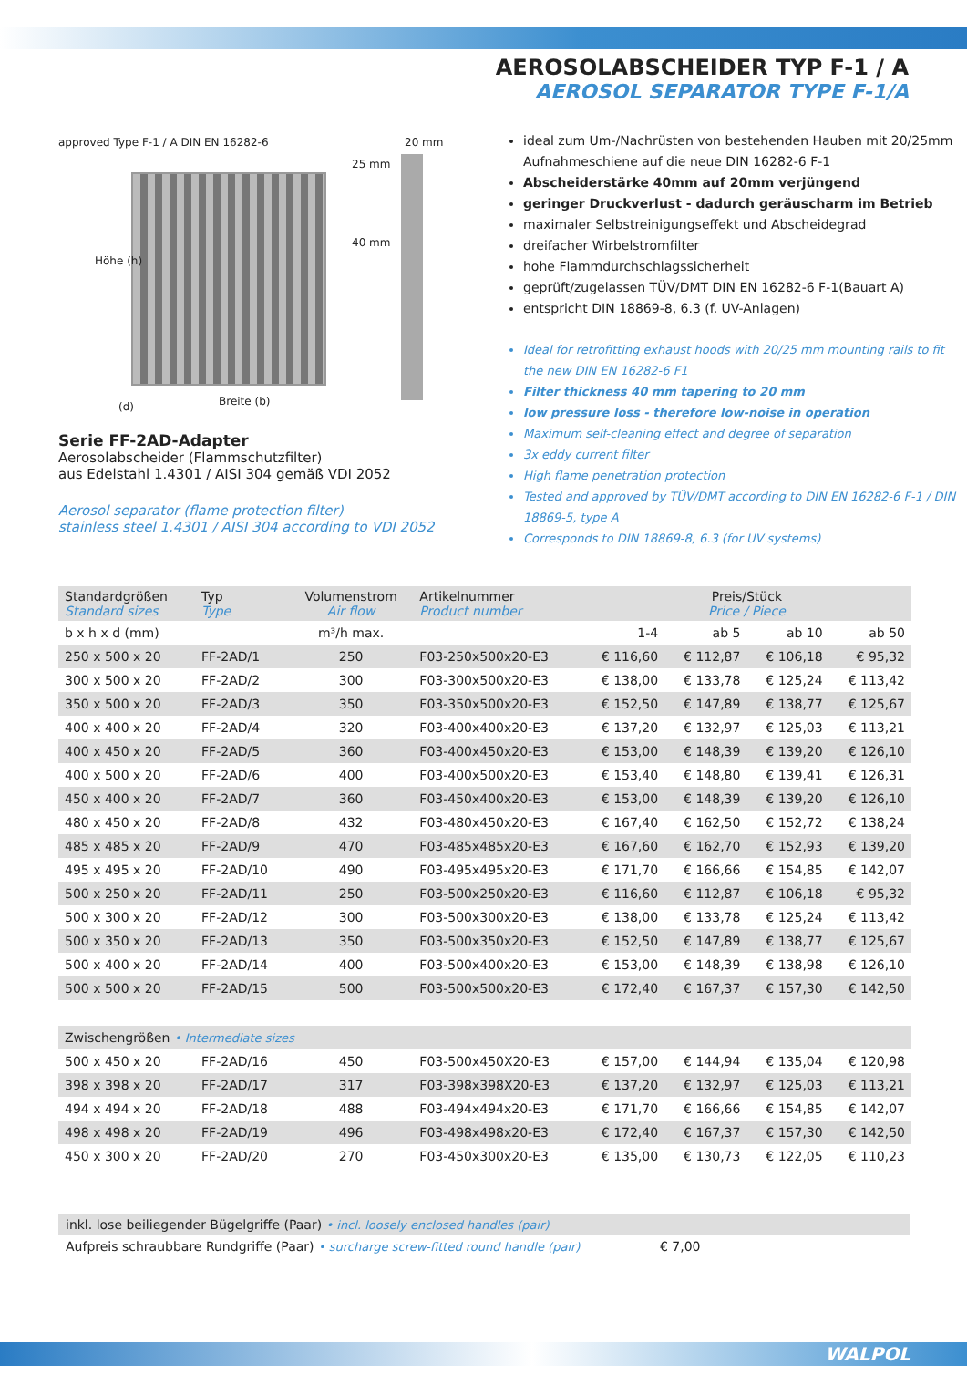AEROSOLABSCHEIDER TYP F-1 / A
AEROSOL SEPARATOR TYPE F-1/A
approved Type F-1 / A DIN EN 16282-6 20 mm
25 mm
40 mm
Höhe (h)
(d) Breite (b)
Serie FF-2AD-Adapter
Aerosolabscheider (Flammschutzfilter)
aus Edelstahl 1.4301 / AISI 304 gemäß VDI 2052
Aerosol separator (flame protection filter)
stainless steel 1.4301 / AISI 304 according to VDI 2052
ideal zum Um-/Nachrüsten von bestehenden Hauben mit 20/25mm Aufnahmeschiene auf die neue DIN 16282-6 F-1
Abscheiderstärke 40mm auf 20mm verjüngend
geringer Druckverlust - dadurch geräuscharm im Betrieb
maximaler Selbstreinigungseffekt und Abscheidegrad
dreifacher Wirbelstromfilter
hohe Flammdurchschlagssicherheit
geprüft/zugelassen TÜV/DMT DIN EN 16282-6 F-1(Bauart A)
entspricht DIN 18869-8, 6.3 (f. UV-Anlagen)
Ideal for retrofitting exhaust hoods with 20/25 mm mounting rails to fit the new DIN EN 16282-6 F1
Filter thickness 40 mm tapering to 20 mm
low pressure loss - therefore low-noise in operation
Maximum self-cleaning effect and degree of separation
3x eddy current filter
High flame penetration protection
Tested and approved by TÜV/DMT according to DIN EN 16282-6 F-1 / DIN 18869-5, type A
Corresponds to DIN 18869-8, 6.3 (for UV systems)
| Standardgrößen Standard sizes | Typ Type | Volumenstrom Air flow | Artikelnummer Product number | Preis/Stück Price / Piece | | | |
| --- | --- | --- | --- | --- | --- | --- | --- |
| b x h x d (mm) | | m³/h max. | | 1-4 | ab 5 | ab 10 | ab 50 |
| 250 x 500 x 20 | FF-2AD/1 | 250 | F03-250x500x20-E3 | € 116,60 | € 112,87 | € 106,18 | € 95,32 |
| 300 x 500 x 20 | FF-2AD/2 | 300 | F03-300x500x20-E3 | € 138,00 | € 133,78 | € 125,24 | € 113,42 |
| 350 x 500 x 20 | FF-2AD/3 | 350 | F03-350x500x20-E3 | € 152,50 | € 147,89 | € 138,77 | € 125,67 |
| 400 x 400 x 20 | FF-2AD/4 | 320 | F03-400x400x20-E3 | € 137,20 | € 132,97 | € 125,03 | € 113,21 |
| 400 x 450 x 20 | FF-2AD/5 | 360 | F03-400x450x20-E3 | € 153,00 | € 148,39 | € 139,20 | € 126,10 |
| 400 x 500 x 20 | FF-2AD/6 | 400 | F03-400x500x20-E3 | € 153,40 | € 148,80 | € 139,41 | € 126,31 |
| 450 x 400 x 20 | FF-2AD/7 | 360 | F03-450x400x20-E3 | € 153,00 | € 148,39 | € 139,20 | € 126,10 |
| 480 x 450 x 20 | FF-2AD/8 | 432 | F03-480x450x20-E3 | € 167,40 | € 162,50 | € 152,72 | € 138,24 |
| 485 x 485 x 20 | FF-2AD/9 | 470 | F03-485x485x20-E3 | € 167,60 | € 162,70 | € 152,93 | € 139,20 |
| 495 x 495 x 20 | FF-2AD/10 | 490 | F03-495x495x20-E3 | € 171,70 | € 166,66 | € 154,85 | € 142,07 |
| 500 x 250 x 20 | FF-2AD/11 | 250 | F03-500x250x20-E3 | € 116,60 | € 112,87 | € 106,18 | € 95,32 |
| 500 x 300 x 20 | FF-2AD/12 | 300 | F03-500x300x20-E3 | € 138,00 | € 133,78 | € 125,24 | € 113,42 |
| 500 x 350 x 20 | FF-2AD/13 | 350 | F03-500x350x20-E3 | € 152,50 | € 147,89 | € 138,77 | € 125,67 |
| 500 x 400 x 20 | FF-2AD/14 | 400 | F03-500x400x20-E3 | € 153,00 | € 148,39 | € 138,98 | € 126,10 |
| 500 x 500 x 20 | FF-2AD/15 | 500 | F03-500x500x20-E3 | € 172,40 | € 167,37 | € 157,30 | € 142,50 |
| Zwischengrößen • Intermediate sizes | | | | | | | |
| 500 x 450 x 20 | FF-2AD/16 | 450 | F03-500x450X20-E3 | € 157,00 | € 144,94 | € 135,04 | € 120,98 |
| 398 x 398 x 20 | FF-2AD/17 | 317 | F03-398x398X20-E3 | € 137,20 | € 132,97 | € 125,03 | € 113,21 |
| 494 x 494 x 20 | FF-2AD/18 | 488 | F03-494x494x20-E3 | € 171,70 | € 166,66 | € 154,85 | € 142,07 |
| 498 x 498 x 20 | FF-2AD/19 | 496 | F03-498x498x20-E3 | € 172,40 | € 167,37 | € 157,30 | € 142,50 |
| 450 x 300 x 20 | FF-2AD/20 | 270 | F03-450x300x20-E3 | € 135,00 | € 130,73 | € 122,05 | € 110,23 |
inkl. lose beiliegender Bügelgriffe (Paar) • incl. loosely enclosed handles (pair)
Aufpreis schraubbare Rundgriffe (Paar) • surcharge screw-fitted round handle (pair) € 7,00
WALPOL